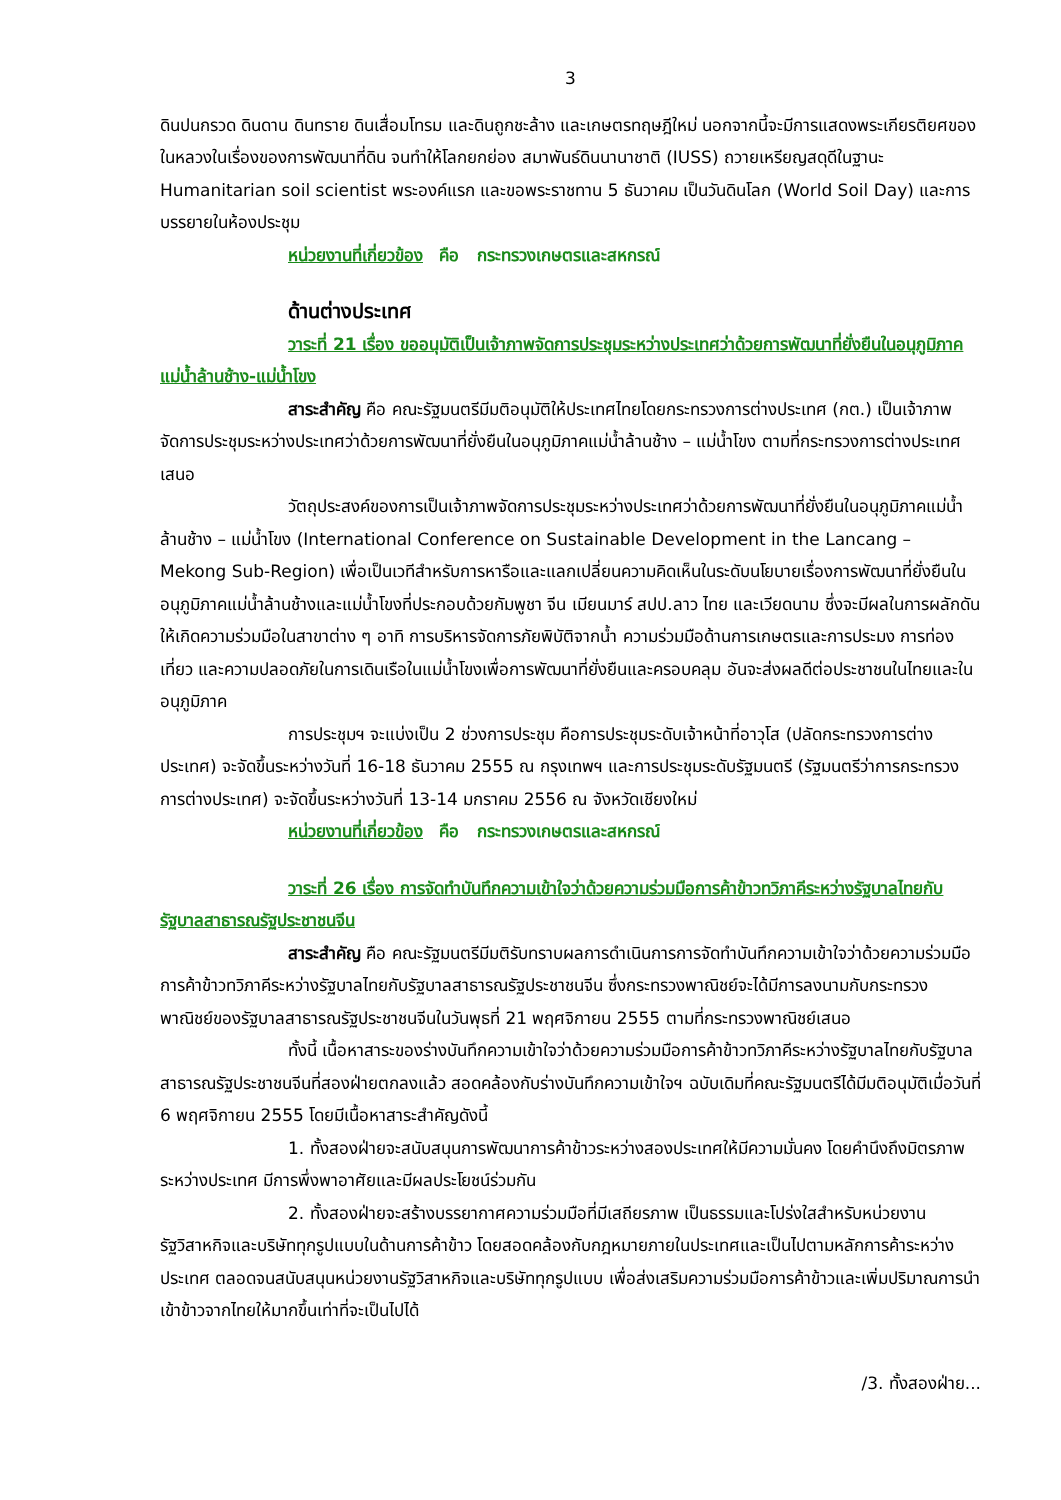3
ดินปนกรวด ดินดาน ดินทราย ดินเสื่อมโทรม และดินถูกชะล้าง และเกษตรทฤษฎีใหม่ นอกจากนี้จะมีการแสดงพระเกียรติยศของในหลวงในเรื่องของการพัฒนาที่ดิน จนทำให้โลกยกย่อง สมาพันธ์ดินนานาชาติ (IUSS) ถวายเหรียญสดุดีในฐานะ Humanitarian soil scientist พระองค์แรก และขอพระราชทาน 5 ธันวาคม เป็นวันดินโลก (World Soil Day) และการบรรยายในห้องประชุม
หน่วยงานที่เกี่ยวข้อง คือ กระทรวงเกษตรและสหกรณ์
ด้านต่างประเทศ
วาระที่ 21 เรื่อง ขออนุมัติเป็นเจ้าภาพจัดการประชุมระหว่างประเทศว่าด้วยการพัฒนาที่ยั่งยืนในอนุภูมิภาคแม่น้ำล้านช้าง-แม่น้ำโขง
สาระสำคัญ คือ คณะรัฐมนตรีมีมติอนุมัติให้ประเทศไทยโดยกระทรวงการต่างประเทศ (กต.) เป็นเจ้าภาพจัดการประชุมระหว่างประเทศว่าด้วยการพัฒนาที่ยั่งยืนในอนุภูมิภาคแม่น้ำล้านช้าง – แม่น้ำโขง ตามที่กระทรวงการต่างประเทศเสนอ
วัตถุประสงค์ของการเป็นเจ้าภาพจัดการประชุมระหว่างประเทศว่าด้วยการพัฒนาที่ยั่งยืนในอนุภูมิภาคแม่น้ำล้านช้าง – แม่น้ำโขง (International Conference on Sustainable Development in the Lancang – Mekong Sub-Region) เพื่อเป็นเวทีสำหรับการหารือและแลกเปลี่ยนความคิดเห็นในระดับนโยบายเรื่องการพัฒนาที่ยั่งยืนในอนุภูมิภาคแม่น้ำล้านช้างและแม่น้ำโขงที่ประกอบด้วยกัมพูชา จีน เมียนมาร์ สปป.ลาว ไทย และเวียดนาม ซึ่งจะมีผลในการผลักดันให้เกิดความร่วมมือในสาขาต่าง ๆ อาทิ การบริหารจัดการภัยพิบัติจากน้ำ ความร่วมมือด้านการเกษตรและการประมง การท่องเที่ยว และความปลอดภัยในการเดินเรือในแม่น้ำโขงเพื่อการพัฒนาที่ยั่งยืนและครอบคลุม อันจะส่งผลดีต่อประชาชนในไทยและในอนุภูมิภาค
การประชุมฯ จะแบ่งเป็น 2 ช่วงการประชุม คือการประชุมระดับเจ้าหน้าที่อาวุโส (ปลัดกระทรวงการต่างประเทศ) จะจัดขึ้นระหว่างวันที่ 16-18 ธันวาคม 2555 ณ กรุงเทพฯ และการประชุมระดับรัฐมนตรี (รัฐมนตรีว่าการกระทรวงการต่างประเทศ) จะจัดขึ้นระหว่างวันที่ 13-14 มกราคม 2556 ณ จังหวัดเชียงใหม่
หน่วยงานที่เกี่ยวข้อง คือ กระทรวงเกษตรและสหกรณ์
วาระที่ 26 เรื่อง การจัดทำบันทึกความเข้าใจว่าด้วยความร่วมมือการค้าข้าวทวิภาคีระหว่างรัฐบาลไทยกับรัฐบาลสาธารณรัฐประชาชนจีน
สาระสำคัญ คือ คณะรัฐมนตรีมีมติรับทราบผลการดำเนินการการจัดทำบันทึกความเข้าใจว่าด้วยความร่วมมือการค้าข้าวทวิภาคีระหว่างรัฐบาลไทยกับรัฐบาลสาธารณรัฐประชาชนจีน ซึ่งกระทรวงพาณิชย์จะได้มีการลงนามกับกระทรวงพาณิชย์ของรัฐบาลสาธารณรัฐประชาชนจีนในวันพุธที่ 21 พฤศจิกายน 2555 ตามที่กระทรวงพาณิชย์เสนอ
ทั้งนี้ เนื้อหาสาระของร่างบันทึกความเข้าใจว่าด้วยความร่วมมือการค้าข้าวทวิภาคีระหว่างรัฐบาลไทยกับรัฐบาลสาธารณรัฐประชาชนจีนที่สองฝ่ายตกลงแล้ว สอดคล้องกับร่างบันทึกความเข้าใจฯ ฉบับเดิมที่คณะรัฐมนตรีได้มีมติอนุมัติเมื่อวันที่ 6 พฤศจิกายน 2555 โดยมีเนื้อหาสาระสำคัญดังนี้
1. ทั้งสองฝ่ายจะสนับสนุนการพัฒนาการค้าข้าวระหว่างสองประเทศให้มีความมั่นคง โดยคำนึงถึงมิตรภาพระหว่างประเทศ มีการพึ่งพาอาศัยและมีผลประโยชน์ร่วมกัน
2. ทั้งสองฝ่ายจะสร้างบรรยากาศความร่วมมือที่มีเสถียรภาพ เป็นธรรมและโปร่งใสสำหรับหน่วยงานรัฐวิสาหกิจและบริษัททุกรูปแบบในด้านการค้าข้าว โดยสอดคล้องกับกฎหมายภายในประเทศและเป็นไปตามหลักการค้าระหว่างประเทศ ตลอดจนสนับสนุนหน่วยงานรัฐวิสาหกิจและบริษัททุกรูปแบบ เพื่อส่งเสริมความร่วมมือการค้าข้าวและเพิ่มปริมาณการนำเข้าข้าวจากไทยให้มากขึ้นเท่าที่จะเป็นไปได้
/3. ทั้งสองฝ่าย...